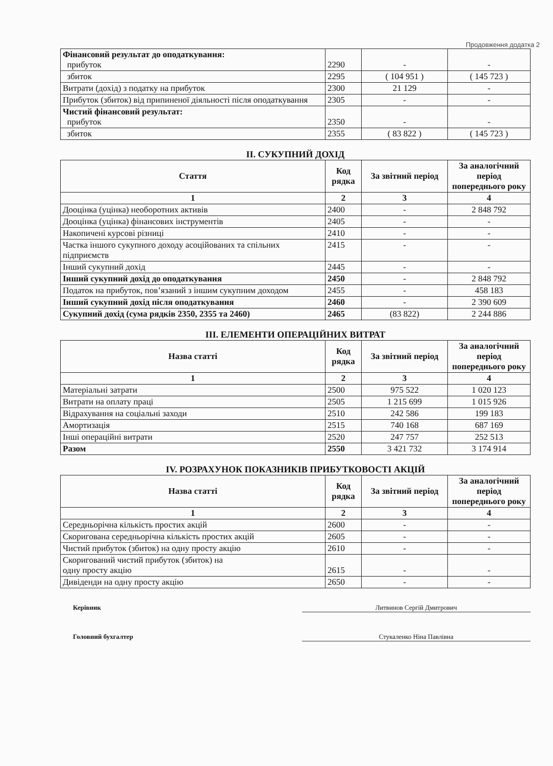Продовження додатка 2
| Фінансовий результат до оподаткування: прибуток | 2290 | - | - |
| збиток | 2295 | ( 104 951 ) | ( 145 723 ) |
| Витрати (дохід) з податку на прибуток | 2300 | 21 129 | - |
| Прибуток (збиток) від припиненої діяльності після оподаткування | 2305 | - | - |
| Чистий фінансовий результат: прибуток | 2350 | - | - |
| збиток | 2355 | ( 83 822 ) | ( 145 723 ) |
II. СУКУПНИЙ ДОХІД
| Стаття | Код рядка | За звітний період | За аналогічний період попереднього року |
| --- | --- | --- | --- |
| 1 | 2 | 3 | 4 |
| Дооцінка (уцінка) необоротних активів | 2400 | - | 2 848 792 |
| Дооцінка (уцінка) фінансових інструментів | 2405 | - | - |
| Накопичені курсові різниці | 2410 | - | - |
| Частка іншого сукупного доходу асоційованих та спільних підприємств | 2415 | - | - |
| Інший сукупний дохід | 2445 | - | - |
| Інший сукупний дохід до оподаткування | 2450 | - | 2 848 792 |
| Податок на прибуток, пов’язаний з іншим сукупним доходом | 2455 | - | 458 183 |
| Інший сукупний дохід після оподаткування | 2460 | - | 2 390 609 |
| Сукупний дохід (сума рядків 2350, 2355 та 2460) | 2465 | (83 822) | 2 244 886 |
III. ЕЛЕМЕНТИ ОПЕРАЦІЙНИХ ВИТРАТ
| Назва статті | Код рядка | За звітний період | За аналогічний період попереднього року |
| --- | --- | --- | --- |
| 1 | 2 | 3 | 4 |
| Матеріальні затрати | 2500 | 975 522 | 1 020 123 |
| Витрати на оплату праці | 2505 | 1 215 699 | 1 015 926 |
| Відрахування на соціальні заходи | 2510 | 242 586 | 199 183 |
| Амортизація | 2515 | 740 168 | 687 169 |
| Інші операційні витрати | 2520 | 247 757 | 252 513 |
| Разом | 2550 | 3 421 732 | 3 174 914 |
IV. РОЗРАХУНОК ПОКАЗНИКІВ ПРИБУТКОВОСТІ АКЦІЙ
| Назва статті | Код рядка | За звітний період | За аналогічний період попереднього року |
| --- | --- | --- | --- |
| 1 | 2 | 3 | 4 |
| Середньорічна кількість простих акцій | 2600 | - | - |
| Скоригована середньорічна кількість простих акцій | 2605 | - | - |
| Чистий прибуток (збиток) на одну просту акцію | 2610 | - | - |
| Скоригований чистий прибуток (збиток) на одну просту акцію | 2615 | - | - |
| Дивіденди на одну просту акцію | 2650 | - | - |
Керівник Литвинов Сергій Дмитрович
Головний бухгалтер Стукаленко Ніна Павлівна